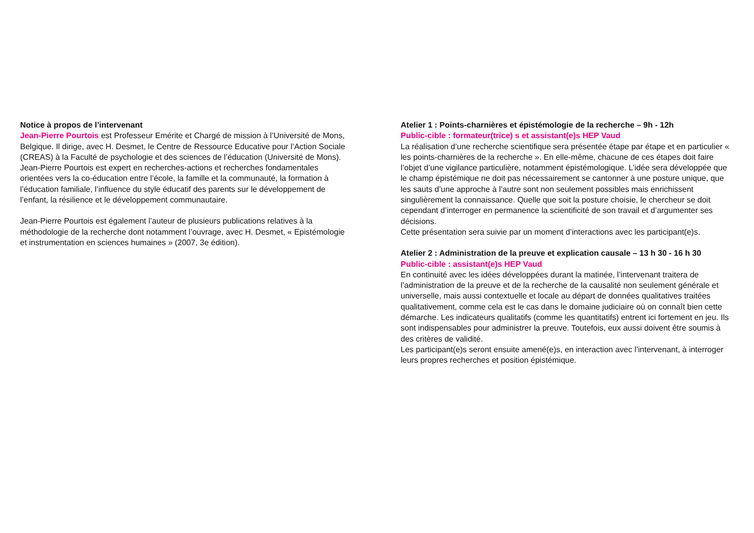Notice à propos de l’intervenant
Jean-Pierre Pourtois est Professeur Emérite et Chargé de mission à l’Université de Mons, Belgique. Il dirige, avec H. Desmet, le Centre de Ressource Educative pour l’Action Sociale (CREAS) à la Faculté de psychologie et des sciences de l’éducation (Université de Mons). Jean-Pierre Pourtois est expert en recherches-actions et recherches fondamentales orientées vers la co-éducation entre l’école, la famille et la communauté, la formation à l’éducation familiale, l’influence du style éducatif des parents sur le développement de l’enfant, la résilience et le développement communautaire.
Jean-Pierre Pourtois est également l’auteur de plusieurs publications relatives à la méthodologie de la recherche dont notamment l’ouvrage, avec H. Desmet, « Epistémologie et instrumentation en sciences humaines » (2007, 3e édition).
Atelier 1 : Points-charnières et épistémologie de la recherche – 9h - 12h
Public-cible : formateur(trice) s et assistant(e)s HEP Vaud
La réalisation d’une recherche scientifique sera présentée étape par étape et en particulier « les points-charnières de la recherche ». En elle-même, chacune de ces étapes doit faire l’objet d’une vigilance particulière, notamment épistémologique. L’idée sera développée que le champ épistémique ne doit pas nécessairement se cantonner à une posture unique, que les sauts d’une approche à l’autre sont non seulement possibles mais enrichissent singulièrement la connaissance. Quelle que soit la posture choisie, le chercheur se doit cependant d’interroger en permanence la scientificité de son travail et d’argumenter ses décisions.
Cette présentation sera suivie par un moment d’interactions avec les participant(e)s.
Atelier 2 : Administration de la preuve et explication causale – 13 h 30 - 16 h 30
Public-cible : assistant(e)s HEP Vaud
En continuité avec les idées développées durant la matinée, l’intervenant traitera de l’administration de la preuve et de la recherche de la causalité non seulement générale et universelle, mais aussi contextuelle et locale au départ de données qualitatives traitées qualitativement, comme cela est le cas dans le domaine judiciaire où on connaît bien cette démarche. Les indicateurs qualitatifs (comme les quantitatifs) entrent ici fortement en jeu. Ils sont indispensables pour administrer la preuve. Toutefois, eux aussi doivent être soumis à des critères de validité.
Les participant(e)s seront ensuite amené(e)s, en interaction avec l’intervenant, à interroger leurs propres recherches et position épistémique.